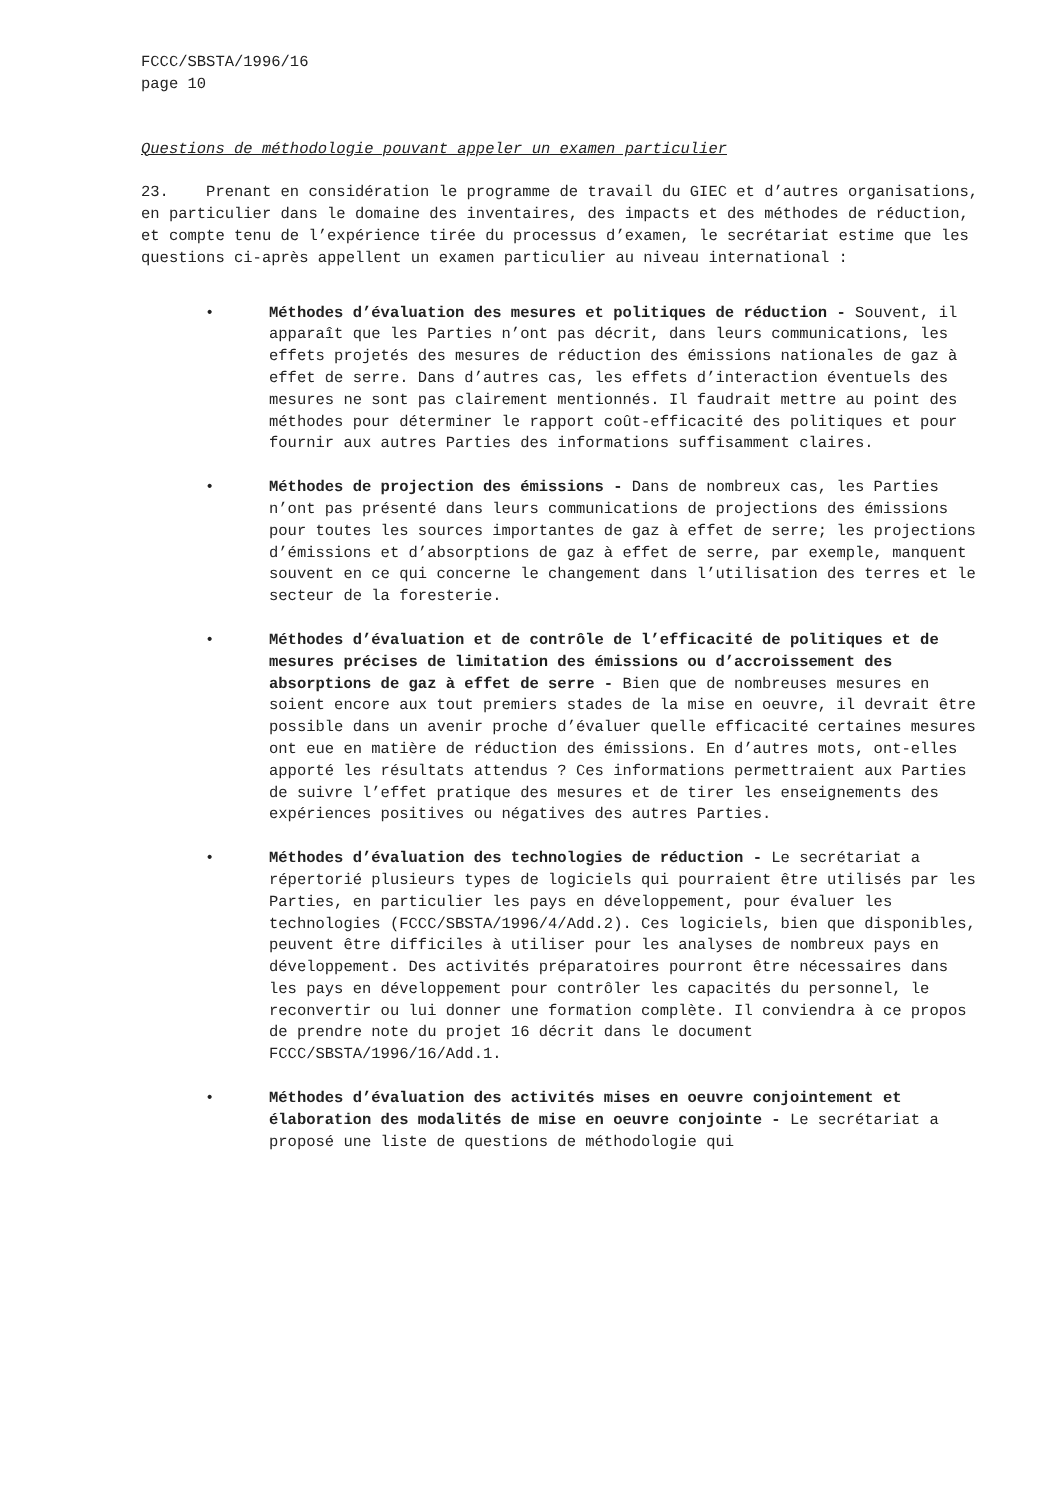FCCC/SBSTA/1996/16
page 10
Questions de méthodologie pouvant appeler un examen particulier
23. Prenant en considération le programme de travail du GIEC et d’autres organisations, en particulier dans le domaine des inventaires, des impacts et des méthodes de réduction, et compte tenu de l’expérience tirée du processus d’examen, le secrétariat estime que les questions ci-après appellent un examen particulier au niveau international :
• Méthodes d’évaluation des mesures et politiques de réduction - Souvent, il apparaît que les Parties n’ont pas décrit, dans leurs communications, les effets projetés des mesures de réduction des émissions nationales de gaz à effet de serre. Dans d’autres cas, les effets d’interaction éventuels des mesures ne sont pas clairement mentionnés. Il faudrait mettre au point des méthodes pour déterminer le rapport coût-efficacité des politiques et pour fournir aux autres Parties des informations suffisamment claires.
• Méthodes de projection des émissions - Dans de nombreux cas, les Parties n’ont pas présenté dans leurs communications de projections des émissions pour toutes les sources importantes de gaz à effet de serre; les projections d’émissions et d’absorptions de gaz à effet de serre, par exemple, manquent souvent en ce qui concerne le changement dans l’utilisation des terres et le secteur de la foresterie.
• Méthodes d’évaluation et de contrôle de l’efficacité de politiques et de mesures précises de limitation des émissions ou d’accroissement des absorptions de gaz à effet de serre - Bien que de nombreuses mesures en soient encore aux tout premiers stades de la mise en oeuvre, il devrait être possible dans un avenir proche d’évaluer quelle efficacité certaines mesures ont eue en matière de réduction des émissions. En d’autres mots, ont-elles apporté les résultats attendus ? Ces informations permettraient aux Parties de suivre l’effet pratique des mesures et de tirer les enseignements des expériences positives ou négatives des autres Parties.
• Méthodes d’évaluation des technologies de réduction - Le secrétariat a répertorié plusieurs types de logiciels qui pourraient être utilisés par les Parties, en particulier les pays en développement, pour évaluer les technologies (FCCC/SBSTA/1996/4/Add.2). Ces logiciels, bien que disponibles, peuvent être difficiles à utiliser pour les analyses de nombreux pays en développement. Des activités préparatoires pourront être nécessaires dans les pays en développement pour contrôler les capacités du personnel, le reconvertir ou lui donner une formation complète. Il conviendra à ce propos de prendre note du projet 16 décrit dans le document FCCC/SBSTA/1996/16/Add.1.
• Méthodes d’évaluation des activités mises en oeuvre conjointement et élaboration des modalités de mise en oeuvre conjointe - Le secrétariat a proposé une liste de questions de méthodologie qui